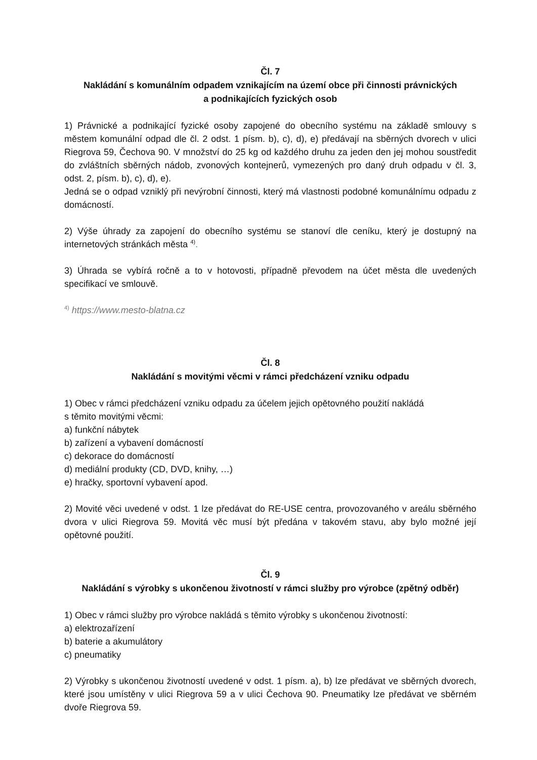Čl. 7
Nakládání s komunálním odpadem vznikajícím na území obce při činnosti právnických
a podnikajících fyzických osob
1) Právnické a podnikající fyzické osoby zapojené do obecního systému na základě smlouvy s městem komunální odpad dle čl. 2 odst. 1 písm. b), c), d), e) předávají na sběrných dvorech v ulici Riegrova 59, Čechova 90. V množství do 25 kg od každého druhu za jeden den jej mohou soustředit do zvláštních sběrných nádob, zvonových kontejnerů, vymezených pro daný druh odpadu v čl. 3, odst. 2, písm. b), c), d), e).
Jedná se o odpad vzniklý při nevýrobní činnosti, který má vlastnosti podobné komunálnímu odpadu z domácností.
2) Výše úhrady za zapojení do obecního systému se stanoví dle ceníku, který je dostupný na internetových stránkách města <sup>4)</sup>.
3) Úhrada se vybírá ročně a to v hotovosti, případně převodem na účet města dle uvedených specifikací ve smlouvě.
<sup>4)</sup> https://www.mesto-blatna.cz
Čl. 8
Nakládání s movitými věcmi v rámci předcházení vzniku odpadu
1) Obec v rámci předcházení vzniku odpadu za účelem jejich opětovného použití nakládá
s těmito movitými věcmi:
a) funkční nábytek
b) zařízení a vybavení domácností
c) dekorace do domácností
d) mediální produkty (CD, DVD, knihy, …)
e) hračky, sportovní vybavení apod.
2) Movité věci uvedené v odst. 1 lze předávat do RE-USE centra, provozovaného v areálu sběrného dvora v ulici Riegrova 59. Movitá věc musí být předána v takovém stavu, aby bylo možné její opětovné použití.
Čl. 9
Nakládání s výrobky s ukončenou životností v rámci služby pro výrobce (zpětný odběr)
1) Obec v rámci služby pro výrobce nakládá s těmito výrobky s ukončenou životností:
a) elektrozařízení
b) baterie a akumulátory
c) pneumatiky
2) Výrobky s ukončenou životností uvedené v odst. 1 písm. a), b) lze předávat ve sběrných dvorech, které jsou umístěny v ulici Riegrova 59 a v ulici Čechova 90. Pneumatiky lze předávat ve sběrném dvoře Riegrova 59.